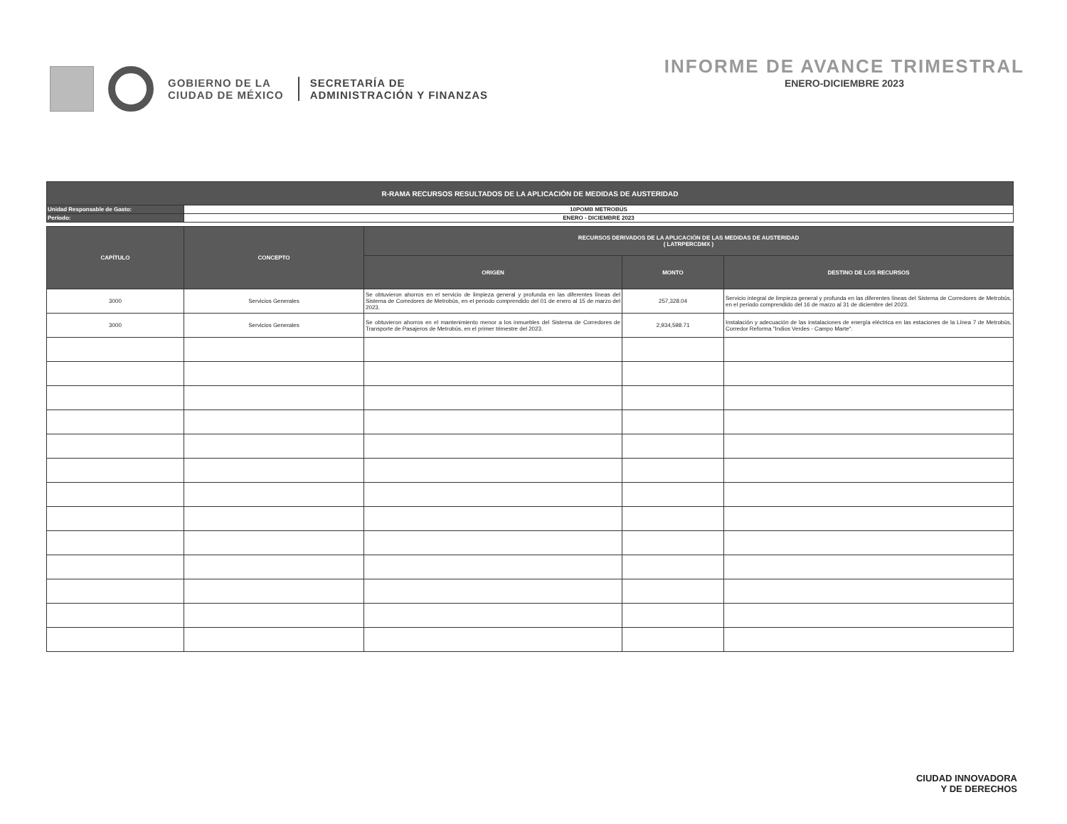GOBIERNO DE LA
CIUDAD DE MÉXICO
SECRETARÍA DE
ADMINISTRACIÓN Y FINANZAS
INFORME DE AVANCE TRIMESTRAL
ENERO-DICIEMBRE 2023
| R-RAMA RECURSOS RESULTADOS DE LA APLICACIÓN DE MEDIDAS DE AUSTERIDAD | |
| Unidad Responsable de Gasto: | 10POMB METROBÚS |
| Período: | ENERO - DICIEMBRE 2023 |
| CAPÍTULO | CONCEPTO | RECURSOS DERIVADOS DE LA APLICACIÓN DE LAS MEDIDAS DE AUSTERIDAD ( LATRPERCDMX ) | | |
| --- | --- | --- | --- | --- |
| | | ORIGEN | MONTO | DESTINO DE LOS RECURSOS |
| 3000 | Servicios Generales | Se obtuvieron ahorros en el servicio de limpieza general y profunda en las diferentes líneas del Sistema de Corredores de Metrobús, en el periodo comprendido del 01 de enero al 15 de marzo del 2023. | 257,328.04 | Servicio integral de limpieza general y profunda en las diferentes líneas del Sistema de Corredores de Metrobús, en el periodo comprendido del 16 de marzo al 31 de diciembre del 2023. |
| 3000 | Servicios Generales | Se obtuvieron ahorros en el mantenimiento menor a los inmuebles del Sistema de Corredores de Transporte de Pasajeros de Metrobús, en el primer trimestre del 2023. | 2,934,598.71 | Instalación y adecuación de las instalaciones de energía eléctrica en las estaciones de la Línea 7 de Metrobús, Corredor Reforma "Indios Verdes - Campo Marte". |
CIUDAD INNOVADORA
Y DE DERECHOS